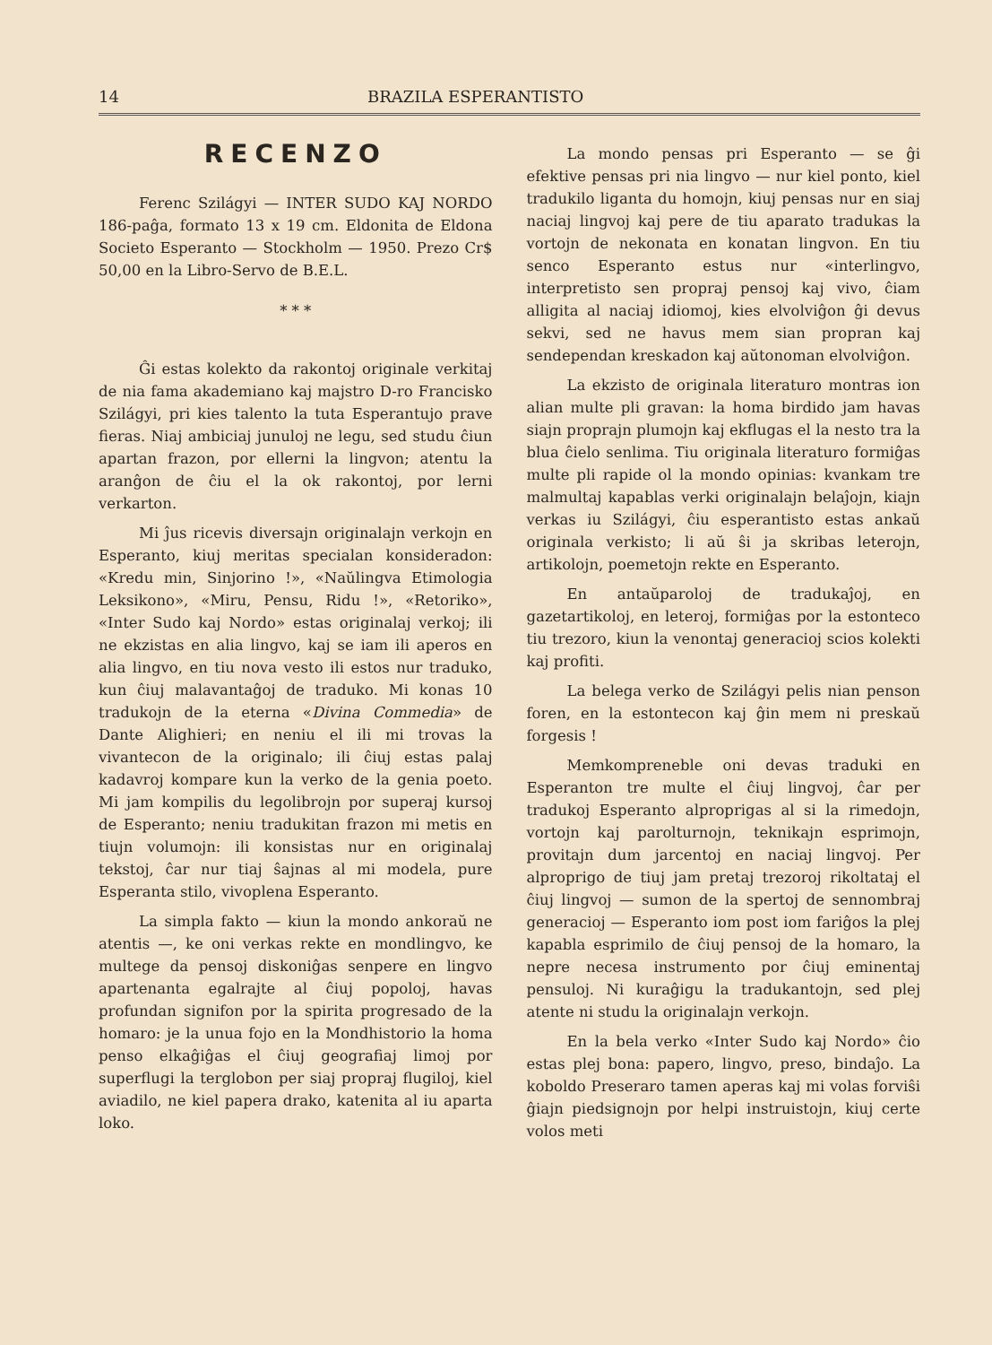14 BRAZILA ESPERANTISTO
RECENZO
Ferenc Szilágyi — INTER SUDO KAJ NORDO 186-paĝa, formato 13 x 19 cm. Eldonita de Eldona Societo Esperanto — Stockholm — 1950. Prezo Cr$ 50,00 en la Libro-Servo de B.E.L.
* * *
Ĝi estas kolekto da rakontoj originale verkitaj de nia fama akademiano kaj majstro D-ro Francisko Szilágyi, pri kies talento la tuta Esperantujo prave fieras. Niaj ambiciaj junuloj ne legu, sed studu ĉiun apartan frazon, por ellerni la lingvon; atentu la aranĝon de ĉiu el la ok rakontoj, por lerni verkarton.
Mi ĵus ricevis diversajn originalajn verkojn en Esperanto, kiuj meritas specialan konsideradon: «Kredu min, Sinjorino !», «Naŭlingva Etimologia Leksikono», «Miru, Pensu, Ridu !», «Retoriko», «Inter Sudo kaj Nordo» estas originalaj verkoj; ili ne ekzistas en alia lingvo, kaj se iam ili aperos en alia lingvo, en tiu nova vesto ili estos nur traduko, kun ĉiuj malavantaĝoj de traduko. Mi konas 10 tradukojn de la eterna «Divina Commedia» de Dante Alighieri; en neniu el ili mi trovas la vivantecon de la originalo; ili ĉiuj estas palaj kadavroj kompare kun la verko de la genia poeto. Mi jam kompilis du legolibrojn por superaj kursoj de Esperanto; neniu tradukitan frazon mi metis en tiujn volumojn: ili konsistas nur en originalaj tekstoj, ĉar nur tiaj ŝajnas al mi modela, pure Esperanta stilo, vivoplena Esperanto.
La simpla fakto — kiun la mondo ankoraŭ ne atentis —, ke oni verkas rekte en mondlingvo, ke multege da pensoj diskoniĝas senpere en lingvo apartenanta egalrajte al ĉiuj popoloj, havas profundan signifon por la spirita progresado de la homaro: je la unua fojo en la Mondhistorio la homa penso elkaĝiĝas el ĉiuj geografiaj limoj por superflugi la terglobon per siaj propraj flugiloj, kiel aviadilo, ne kiel papera drako, katenita al iu aparta loko.
La mondo pensas pri Esperanto — se ĝi efektive pensas pri nia lingvo — nur kiel ponto, kiel tradukilo liganta du homojn, kiuj pensas nur en siaj naciaj lingvoj kaj pere de tiu aparato tradukas la vortojn de nekonata en konatan lingvon. En tiu senco Esperanto estus nur «interlingvo, interpretisto sen propraj pensoj kaj vivo, ĉiam alligita al naciaj idiomoj, kies elvolviĝon ĝi devus sekvi, sed ne havus mem sian propran kaj sendependan kreskadon kaj aŭtonoman elvolviĝon.
La ekzisto de originala literaturo montras ion alian multe pli gravan: la homa birdido jam havas siajn proprajn plumojn kaj ekflugas el la nesto tra la blua ĉielo senlima. Tiu originala literaturo formiĝas multe pli rapide ol la mondo opinias: kvankam tre malmultaj kapablas verki originalajn belaĵojn, kiajn verkas iu Szilágyi, ĉiu esperantisto estas ankaŭ originala verkisto; li aŭ ŝi ja skribas leterojn, artikolojn, poemetojn rekte en Esperanto.
En antaŭparoloj de tradukaĵoj, en gazetartikoloj, en leteroj, formiĝas por la estonteco tiu trezoro, kiun la venontaj generacioj scios kolekti kaj profiti.
La belega verko de Szilágyi pelis nian penson foren, en la estontecon kaj ĝin mem ni preskaŭ forgesis !
Memkompreneble oni devas traduki en Esperanton tre multe el ĉiuj lingvoj, ĉar per tradukoj Esperanto alproprigas al si la rimedojn, vortojn kaj parolturnojn, teknikajn esprimojn, provitajn dum jarcentoj en naciaj lingvoj. Per alproprigo de tiuj jam pretaj trezoroj rikoltataj el ĉiuj lingvoj — sumon de la spertoj de sennombraj generacioj — Esperanto iom post iom fariĝos la plej kapabla esprimilo de ĉiuj pensoj de la homaro, la nepre necesa instrumento por ĉiuj eminentaj pensuloj. Ni kuraĝigu la tradukantojn, sed plej atente ni studu la originalajn verkojn.
En la bela verko «Inter Sudo kaj Nordo» ĉio estas plej bona: papero, lingvo, preso, bindaĵo. La koboldo Preseraro tamen aperas kaj mi volas forviŝi ĝiajn piedsignojn por helpi instruistojn, kiuj certe volos meti